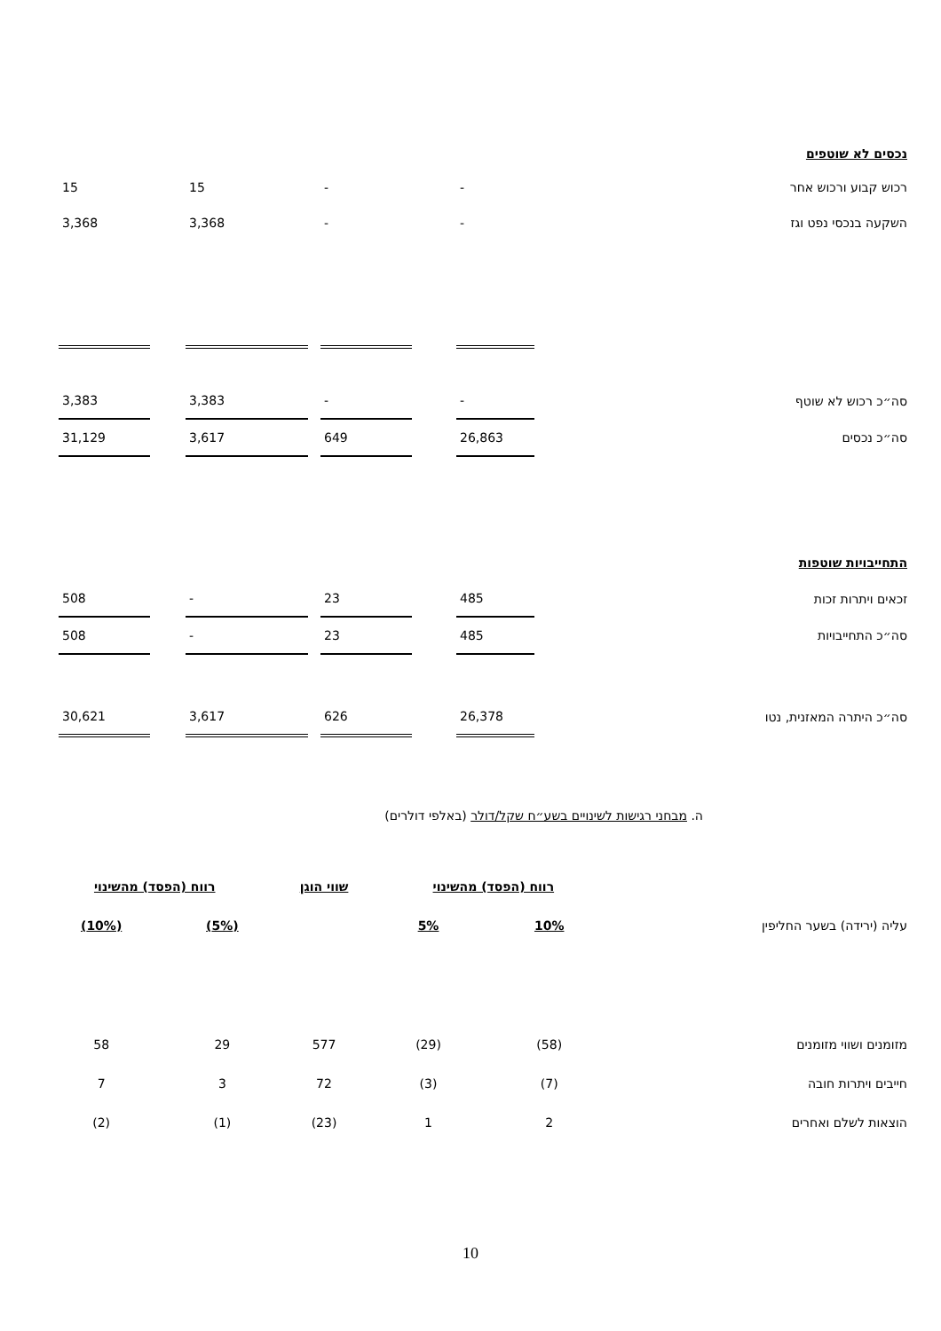נכסים לא שוטפים
| רכוש קבוע ורכוש אחר | - | | - | | 15 | | 15 | |
| השקעה בנכסי נפט וגז | - | | - | | 3,368 | | 3,368 | |
| סה״כ רכוש לא שוטף | - | | - | | 3,383 | | 3,383 | |
| סה״כ נכסים | 26,863 | | 649 | | 3,617 | | 31,129 | |
| התחייבויות שוטפות | | | | | | | | |
| זכאים ויתרות זכות | 485 | | 23 | | - | | 508 | |
| סה״כ התחייבויות | 485 | | 23 | | - | | 508 | |
| סה״כ היתרה המאזנית, נטו | 26,378 | | 626 | | 3,617 | | 30,621 | |
ה. מבחני רגישות לשינויים בשע״ח שקל/דולר (באלפי דולרים)
| | רווח (הפסד) מהשינוי | | שווי הוגן | רווח (הפסד) מהשינוי | |
| --- | --- | --- | --- | --- | --- |
| עליה (ירידה) בשער החליפין | 10% | 5% | | (5%) | (10%) |
| מזומנים ושווי מזומנים | (58) | (29) | 577 | 29 | 58 |
| חייבים ויתרות חובה | (7) | (3) | 72 | 3 | 7 |
| הוצאות לשלם ואחרים | 2 | 1 | (23) | (1) | (2) |
10